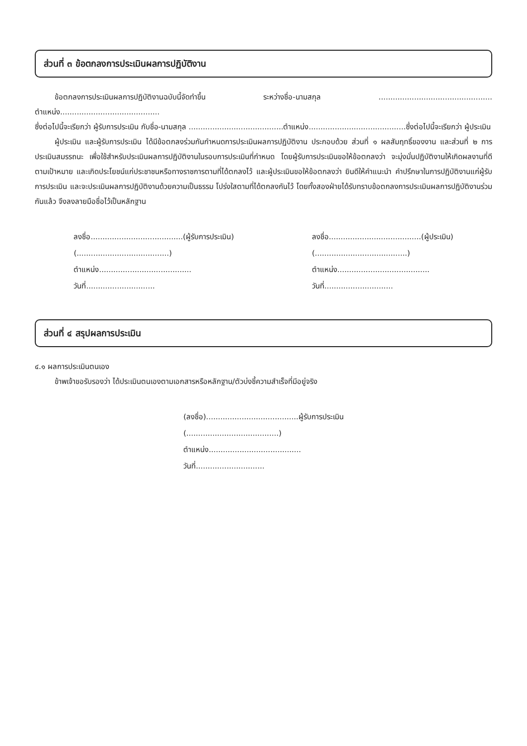ส่วนที่ ๓ ข้อตกลงการประเมินผลการปฏิบัติงาน
ข้อตกลงการประเมินผลการปฏิบัติงานฉบับนี้จัดทำขึ้น ระหว่างชื่อ-นามสกุล ................................................ ตำแหน่ง..........................................
ซึ่งต่อไปนี้จะเรียกว่า ผู้รับการประเมิน กับชื่อ-นามสกุล ........................................ตำแหน่ง.........................................ซึ่งต่อไปนี้จะเรียกว่า ผู้ประเมิน
ผู้ประเมิน และผู้รับการประเมิน ได้มีข้อตกลงร่วมกันกำหนดการประเมินผลการปฏิบัติงาน ประกอบด้วย ส่วนที่ ๑ ผลสัมฤทธิ์ของงาน และส่วนที่ ๒ การประเมินสมรรถนะ เพื่อใช้สำหรับประเมินผลการปฏิบัติงานในรอบการประเมินที่กำหนด โดยผู้รับการประเมินขอให้ข้อตกลงว่า จะมุ่งมั่นปฏิบัติงานให้เกิดผลงานที่ดีตามเป้าหมาย และเกิดประโยชน์แก่ประชาชนหรือทางราชการตามที่ได้ตกลงไว้ และผู้ประเมินขอให้ข้อตกลงว่า ยินดีให้คำแนะนำ คำปรึกษาในการปฏิบัติงานแก่ผู้รับการประเมิน และจะประเมินผลการปฏิบัติงานด้วยความเป็นธรรม โปร่งใสตามที่ได้ตกลงกันไว้ โดยทั้งสองฝ่ายได้รับทราบข้อตกลงการประเมินผลการปฏิบัติงานร่วมกันแล้ว จึงลงลายมือชื่อไว้เป็นหลักฐาน
ลงชื่อ.......................................(ผู้รับการประเมิน)
(.......................................)
ตำแหน่ง.......................................
วันที่.............................
ลงชื่อ.......................................(ผู้ประเมิน)
(.......................................)
ตำแหน่ง.......................................
วันที่.............................
ส่วนที่ ๔ สรุปผลการประเมิน
๔.๑ ผลการประเมินตนเอง
ข้าพเจ้าขอรับรองว่า ได้ประเมินตนเองตามเอกสารหรือหลักฐาน/ตัวบ่งชี้ความสำเร็จที่มีอยู่จริง
(ลงชื่อ).......................................ผู้รับการประเมิน
(.......................................)
ตำแหน่ง.......................................
วันที่.............................